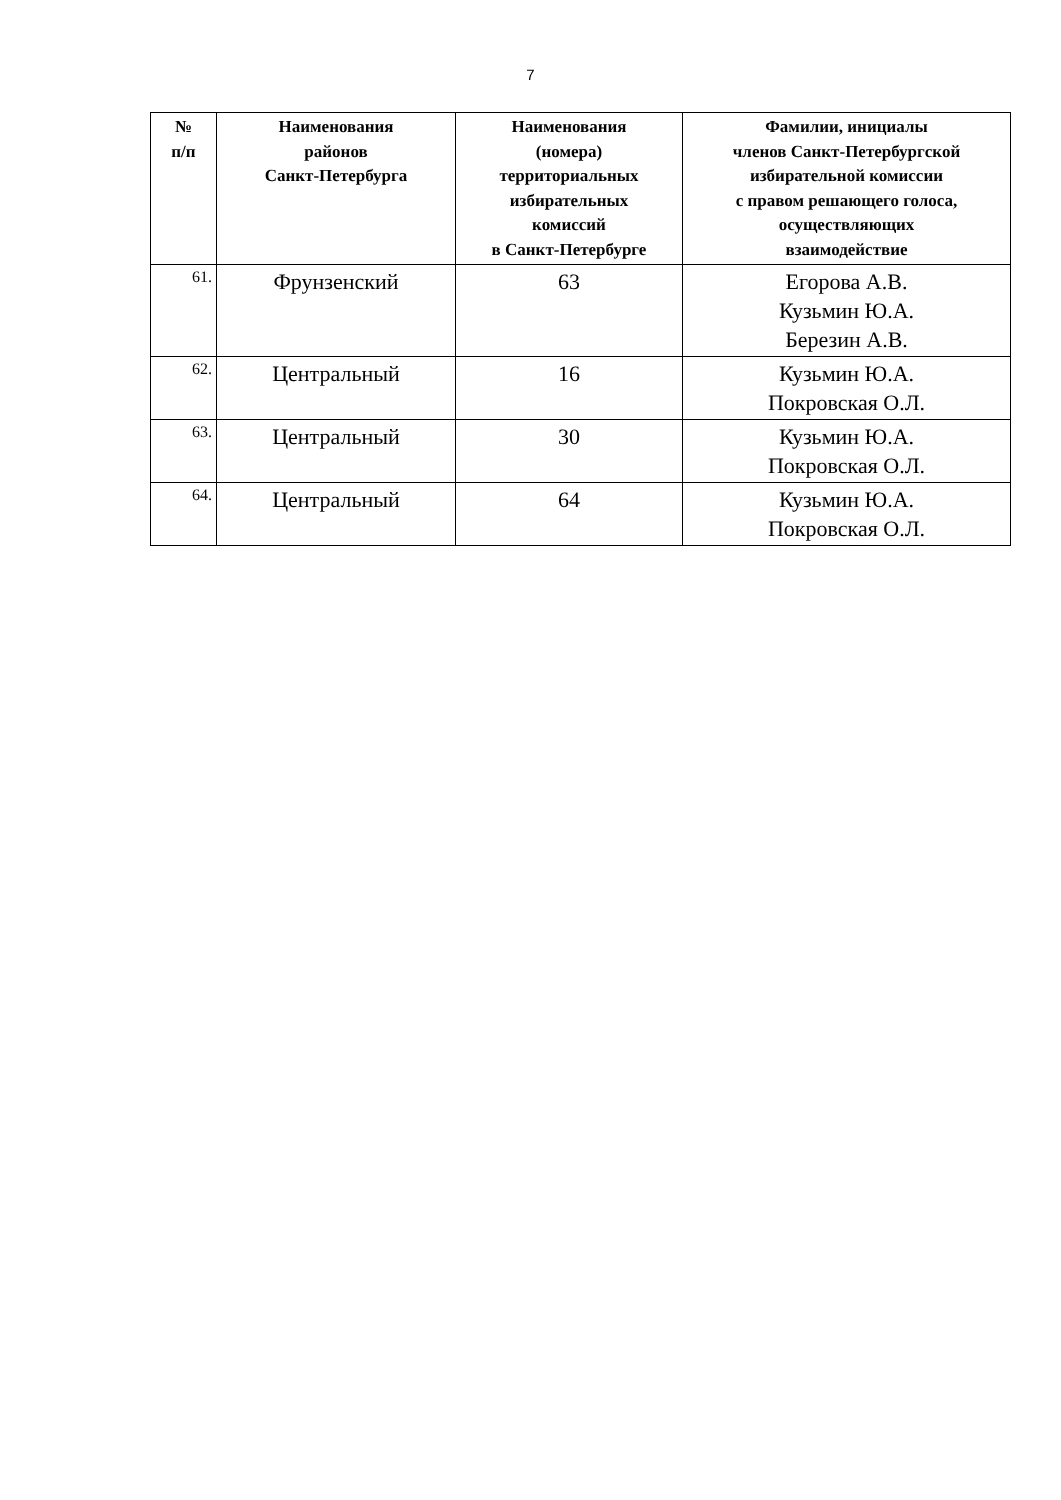7
| № п/п | Наименования районов Санкт-Петербурга | Наименования (номера) территориальных избирательных комиссий в Санкт-Петербурге | Фамилии, инициалы членов Санкт-Петербургской избирательной комиссии с правом решающего голоса, осуществляющих взаимодействие |
| --- | --- | --- | --- |
| 61. | Фрунзенский | 63 | Егорова А.В. Кузьмин Ю.А. Березин А.В. |
| 62. | Центральный | 16 | Кузьмин Ю.А. Покровская О.Л. |
| 63. | Центральный | 30 | Кузьмин Ю.А. Покровская О.Л. |
| 64. | Центральный | 64 | Кузьмин Ю.А. Покровская О.Л. |